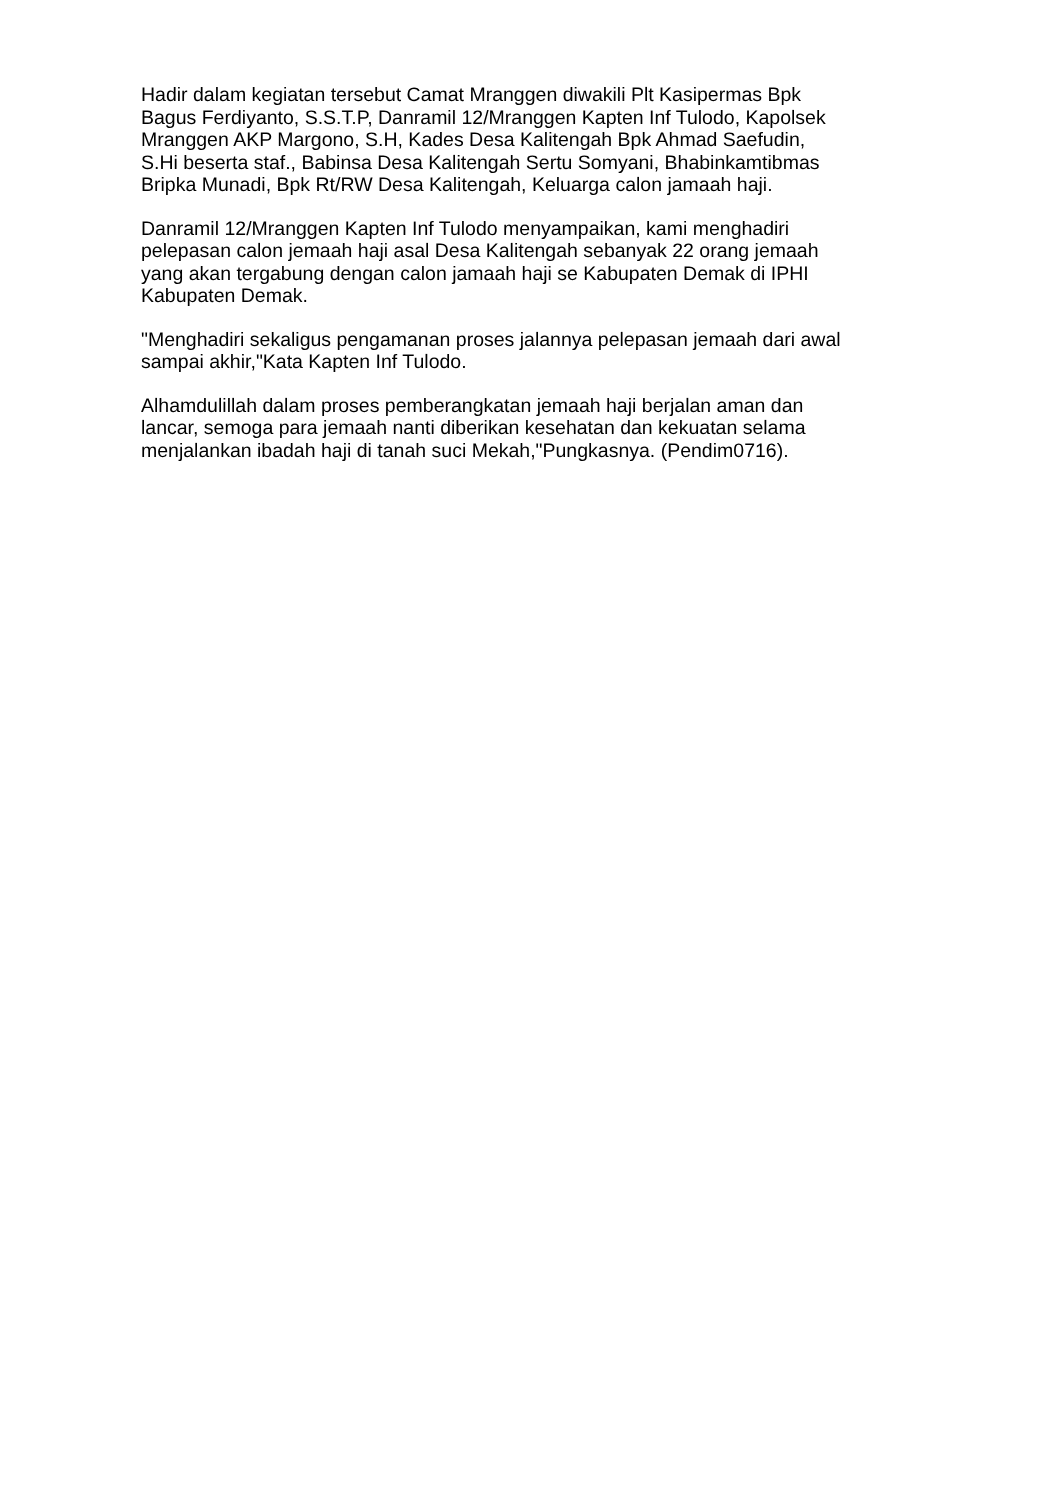Hadir dalam kegiatan tersebut Camat Mranggen diwakili Plt Kasipermas Bpk Bagus Ferdiyanto, S.S.T.P, Danramil 12/Mranggen Kapten Inf Tulodo, Kapolsek Mranggen AKP Margono, S.H, Kades Desa Kalitengah Bpk Ahmad Saefudin, S.Hi beserta staf., Babinsa Desa Kalitengah Sertu Somyani, Bhabinkamtibmas Bripka Munadi, Bpk Rt/RW Desa Kalitengah, Keluarga calon jamaah haji.
Danramil 12/Mranggen Kapten Inf Tulodo menyampaikan, kami menghadiri pelepasan calon jemaah haji asal Desa Kalitengah sebanyak 22 orang jemaah yang akan tergabung dengan calon jamaah haji se Kabupaten Demak di IPHI Kabupaten Demak.
"Menghadiri sekaligus pengamanan proses jalannya pelepasan jemaah dari awal sampai akhir,"Kata Kapten Inf Tulodo.
Alhamdulillah dalam proses pemberangkatan jemaah haji berjalan aman dan lancar, semoga para jemaah nanti diberikan kesehatan dan kekuatan selama menjalankan ibadah haji di tanah suci Mekah,"Pungkasnya. (Pendim0716).